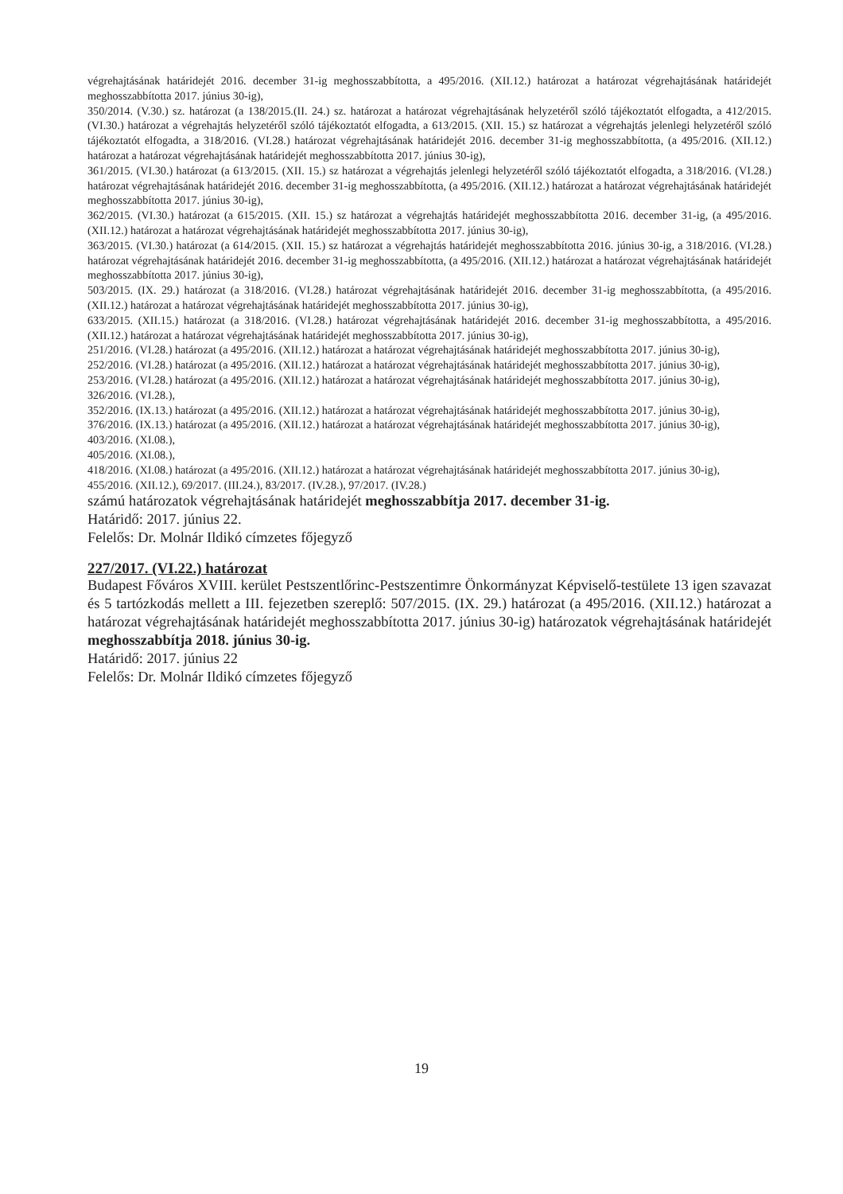végrehajtásának határidejét 2016. december 31-ig meghosszabbította, a 495/2016. (XII.12.) határozat a határozat végrehajtásának határidejét meghosszabbította 2017. június 30-ig),
350/2014. (V.30.) sz. határozat (a 138/2015.(II. 24.) sz. határozat a határozat végrehajtásának helyzetéről szóló tájékoztatót elfogadta, a 412/2015. (VI.30.) határozat a végrehajtás helyzetéről szóló tájékoztatót elfogadta, a 613/2015. (XII. 15.) sz határozat a végrehajtás jelenlegi helyzetéről szóló tájékoztatót elfogadta, a 318/2016. (VI.28.) határozat végrehajtásának határidejét 2016. december 31-ig meghosszabbította, (a 495/2016. (XII.12.) határozat a határozat végrehajtásának határidejét meghosszabbította 2017. június 30-ig),
361/2015. (VI.30.) határozat (a 613/2015. (XII. 15.) sz határozat a végrehajtás jelenlegi helyzetéről szóló tájékoztatót elfogadta, a 318/2016. (VI.28.) határozat végrehajtásának határidejét 2016. december 31-ig meghosszabbította, (a 495/2016. (XII.12.) határozat a határozat végrehajtásának határidejét meghosszabbította 2017. június 30-ig),
362/2015. (VI.30.) határozat (a 615/2015. (XII. 15.) sz határozat a végrehajtás határidejét meghosszabbította 2016. december 31-ig, (a 495/2016. (XII.12.) határozat a határozat végrehajtásának határidejét meghosszabbította 2017. június 30-ig),
363/2015. (VI.30.) határozat (a 614/2015. (XII. 15.) sz határozat a végrehajtás határidejét meghosszabbította 2016. június 30-ig, a 318/2016. (VI.28.) határozat végrehajtásának határidejét 2016. december 31-ig meghosszabbította, (a 495/2016. (XII.12.) határozat a határozat végrehajtásának határidejét meghosszabbította 2017. június 30-ig),
503/2015. (IX. 29.) határozat (a 318/2016. (VI.28.) határozat végrehajtásának határidejét 2016. december 31-ig meghosszabbította, (a 495/2016. (XII.12.) határozat a határozat végrehajtásának határidejét meghosszabbította 2017. június 30-ig),
633/2015. (XII.15.) határozat (a 318/2016. (VI.28.) határozat végrehajtásának határidejét 2016. december 31-ig meghosszabbította, a 495/2016. (XII.12.) határozat a határozat végrehajtásának határidejét meghosszabbította 2017. június 30-ig),
251/2016. (VI.28.) határozat (a 495/2016. (XII.12.) határozat a határozat végrehajtásának határidejét meghosszabbította 2017. június 30-ig),
252/2016. (VI.28.) határozat (a 495/2016. (XII.12.) határozat a határozat végrehajtásának határidejét meghosszabbította 2017. június 30-ig),
253/2016. (VI.28.) határozat (a 495/2016. (XII.12.) határozat a határozat végrehajtásának határidejét meghosszabbította 2017. június 30-ig),
326/2016. (VI.28.),
352/2016. (IX.13.) határozat (a 495/2016. (XII.12.) határozat a határozat végrehajtásának határidejét meghosszabbította 2017. június 30-ig),
376/2016. (IX.13.) határozat (a 495/2016. (XII.12.) határozat a határozat végrehajtásának határidejét meghosszabbította 2017. június 30-ig),
403/2016. (XI.08.),
405/2016. (XI.08.),
418/2016. (XI.08.) határozat (a 495/2016. (XII.12.) határozat a határozat végrehajtásának határidejét meghosszabbította 2017. június 30-ig),
455/2016. (XII.12.), 69/2017. (III.24.), 83/2017. (IV.28.), 97/2017. (IV.28.)
számú határozatok végrehajtásának határidejét meghosszabbítja 2017. december 31-ig.
Határidő: 2017. június 22.
Felelős: Dr. Molnár Ildikó címzetes főjegyző
227/2017. (VI.22.) határozat
Budapest Főváros XVIII. kerület Pestszentlőrinc-Pestszentimre Önkormányzat Képviselő-testülete 13 igen szavazat és 5 tartózkodás mellett a III. fejezetben szereplő: 507/2015. (IX. 29.) határozat (a 495/2016. (XII.12.) határozat a határozat végrehajtásának határidejét meghosszabbította 2017. június 30-ig) határozatok végrehajtásának határidejét meghosszabbítja 2018. június 30-ig.
Határidő: 2017. június 22
Felelős: Dr. Molnár Ildikó címzetes főjegyző
19